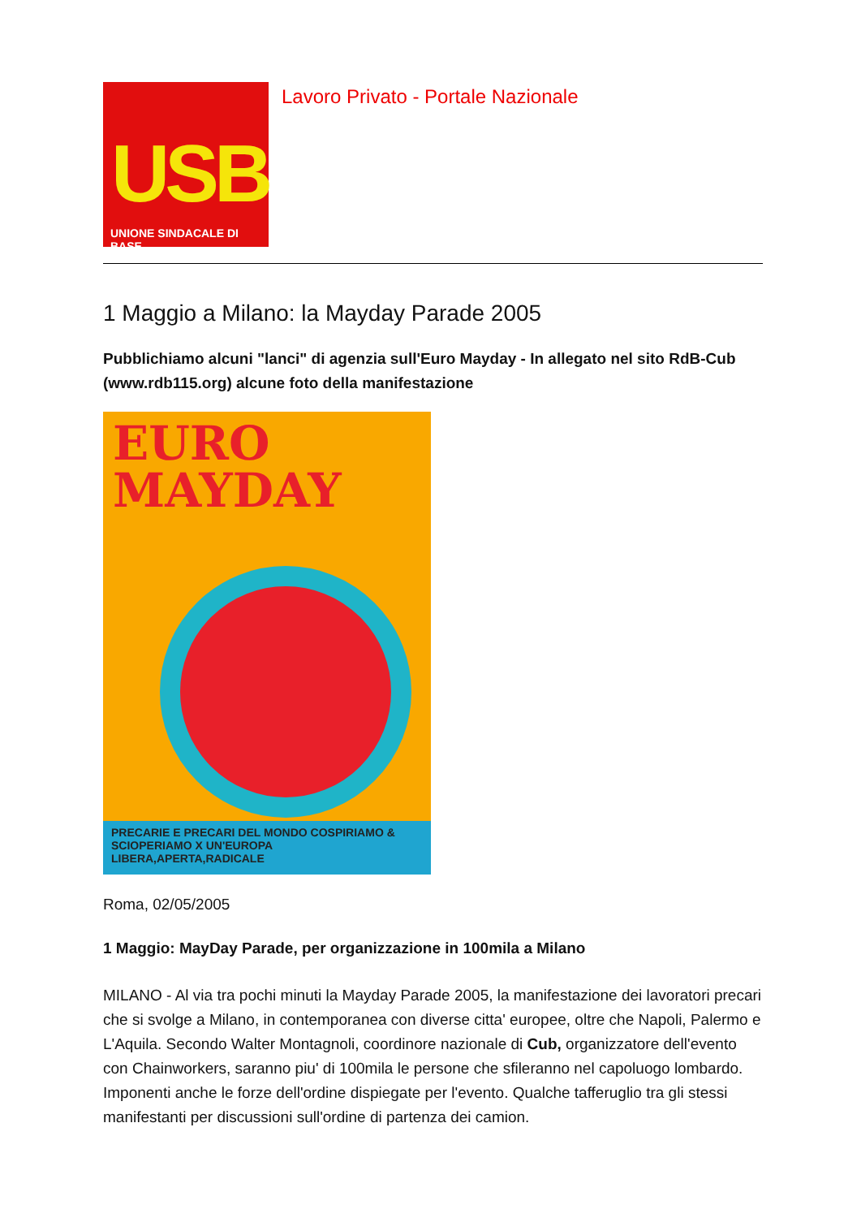USB
UNIONE SINDACALE DI BASE
Lavoro Privato - Portale Nazionale
1 Maggio a Milano: la Mayday Parade 2005
Pubblichiamo alcuni "lanci" di agenzia sull'Euro Mayday - In allegato nel sito RdB-Cub (www.rdb115.org) alcune foto della manifestazione
EURO
MAYDAY
PRECARIE E PRECARI DEL MONDO COSPIRIAMO & SCIOPERIAMO X UN'EUROPA LIBERA,APERTA,RADICALE
Roma, 02/05/2005
1 Maggio: MayDay Parade, per organizzazione in 100mila a Milano
MILANO - Al via tra pochi minuti la Mayday Parade 2005, la manifestazione dei lavoratori precari che si svolge a Milano, in contemporanea con diverse citta' europee, oltre che Napoli, Palermo e L'Aquila. Secondo Walter Montagnoli, coordinore nazionale di Cub, organizzatore dell'evento con Chainworkers, saranno piu' di 100mila le persone che sfileranno nel capoluogo lombardo. Imponenti anche le forze dell'ordine dispiegate per l'evento. Qualche tafferuglio tra gli stessi manifestanti per discussioni sull'ordine di partenza dei camion.